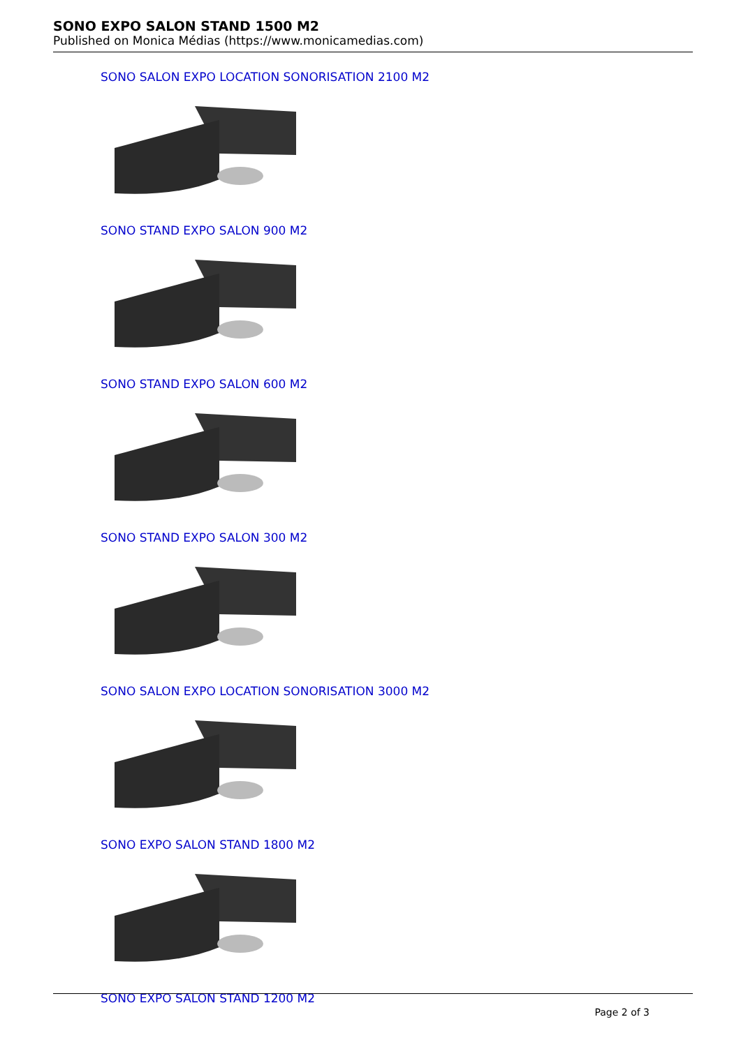SONO EXPO SALON STAND 1500 M2
Published on Monica Médias (https://www.monicamedias.com)
SONO SALON EXPO LOCATION SONORISATION 2100 M2
SONO STAND EXPO SALON 900 M2
SONO STAND EXPO SALON 600 M2
SONO STAND EXPO SALON 300 M2
SONO SALON EXPO LOCATION SONORISATION 3000 M2
SONO EXPO SALON STAND 1800 M2
SONO EXPO SALON STAND 1200 M2
Page 2 of 3